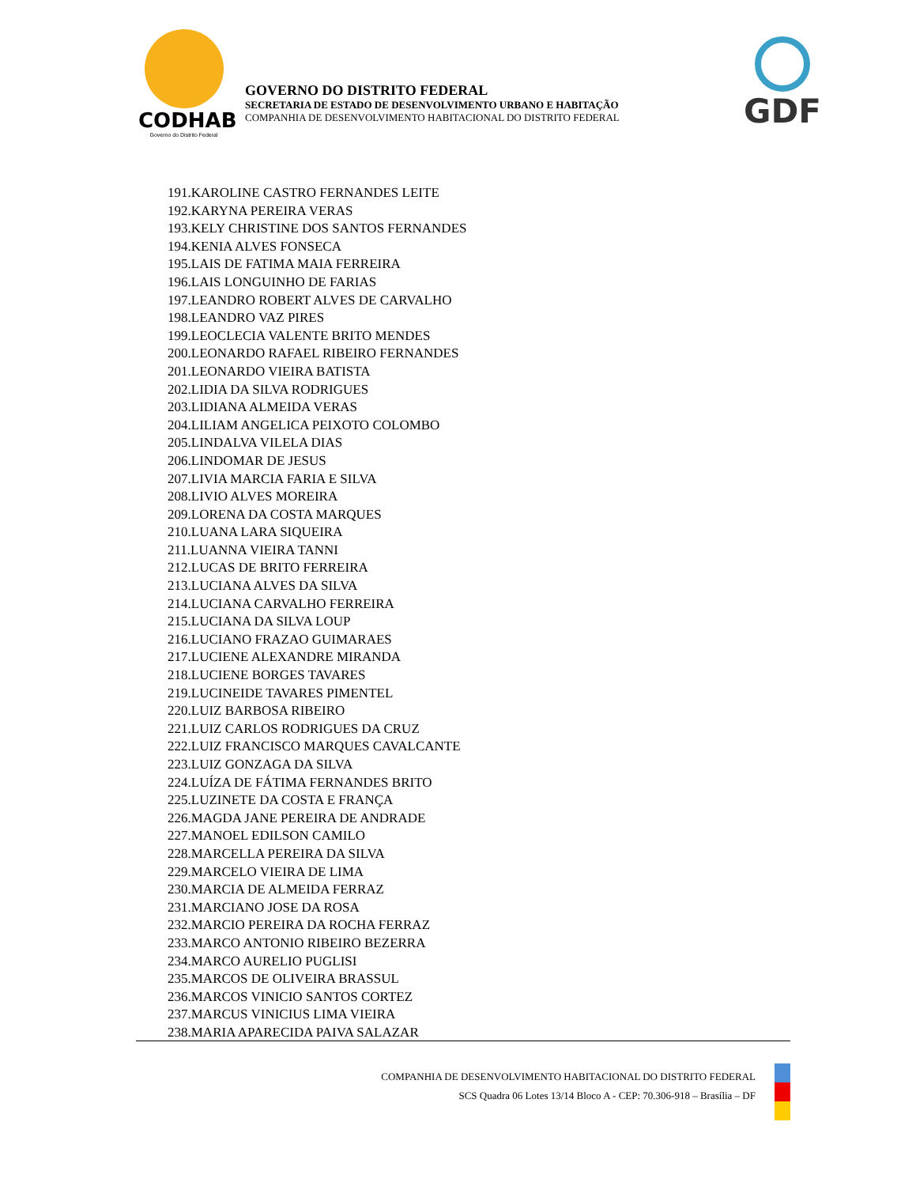CODHAB
Governo do Distrito Federal
GOVERNO DO DISTRITO FEDERAL
SECRETARIA DE ESTADO DE DESENVOLVIMENTO URBANO E HABITAÇÃO
COMPANHIA DE DESENVOLVIMENTO HABITACIONAL DO DISTRITO FEDERAL
GDF
191.KAROLINE CASTRO FERNANDES LEITE
192.KARYNA PEREIRA VERAS
193.KELY CHRISTINE DOS SANTOS FERNANDES
194.KENIA ALVES FONSECA
195.LAIS DE FATIMA MAIA FERREIRA
196.LAIS LONGUINHO DE FARIAS
197.LEANDRO ROBERT ALVES DE CARVALHO
198.LEANDRO VAZ PIRES
199.LEOCLECIA VALENTE BRITO MENDES
200.LEONARDO RAFAEL RIBEIRO FERNANDES
201.LEONARDO VIEIRA BATISTA
202.LIDIA DA SILVA RODRIGUES
203.LIDIANA ALMEIDA VERAS
204.LILIAM ANGELICA PEIXOTO COLOMBO
205.LINDALVA VILELA DIAS
206.LINDOMAR DE JESUS
207.LIVIA MARCIA FARIA E SILVA
208.LIVIO ALVES MOREIRA
209.LORENA DA COSTA MARQUES
210.LUANA LARA SIQUEIRA
211.LUANNA VIEIRA TANNI
212.LUCAS DE BRITO FERREIRA
213.LUCIANA ALVES DA SILVA
214.LUCIANA CARVALHO FERREIRA
215.LUCIANA DA SILVA LOUP
216.LUCIANO FRAZAO GUIMARAES
217.LUCIENE ALEXANDRE MIRANDA
218.LUCIENE BORGES TAVARES
219.LUCINEIDE TAVARES PIMENTEL
220.LUIZ BARBOSA RIBEIRO
221.LUIZ CARLOS RODRIGUES DA CRUZ
222.LUIZ FRANCISCO MARQUES CAVALCANTE
223.LUIZ GONZAGA DA SILVA
224.LUÍZA DE FÁTIMA FERNANDES BRITO
225.LUZINETE DA COSTA E FRANÇA
226.MAGDA JANE PEREIRA DE ANDRADE
227.MANOEL EDILSON CAMILO
228.MARCELLA PEREIRA DA SILVA
229.MARCELO VIEIRA DE LIMA
230.MARCIA DE ALMEIDA FERRAZ
231.MARCIANO JOSE DA ROSA
232.MARCIO PEREIRA DA ROCHA FERRAZ
233.MARCO ANTONIO RIBEIRO BEZERRA
234.MARCO AURELIO PUGLISI
235.MARCOS DE OLIVEIRA BRASSUL
236.MARCOS VINICIO SANTOS CORTEZ
237.MARCUS VINICIUS LIMA VIEIRA
238.MARIA APARECIDA PAIVA SALAZAR
COMPANHIA DE DESENVOLVIMENTO HABITACIONAL DO DISTRITO FEDERAL
SCS Quadra 06 Lotes 13/14 Bloco A - CEP: 70.306-918 – Brasília – DF